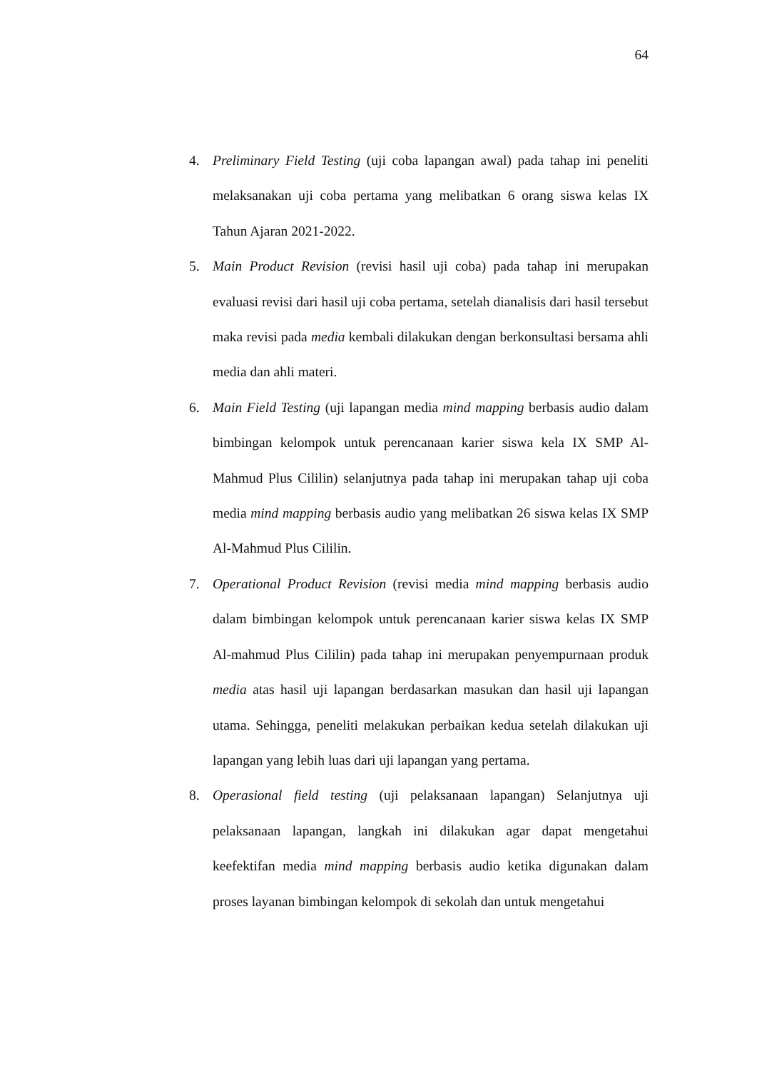64
4. Preliminary Field Testing (uji coba lapangan awal) pada tahap ini peneliti melaksanakan uji coba pertama yang melibatkan 6 orang siswa kelas IX Tahun Ajaran 2021-2022.
5. Main Product Revision (revisi hasil uji coba) pada tahap ini merupakan evaluasi revisi dari hasil uji coba pertama, setelah dianalisis dari hasil tersebut maka revisi pada media kembali dilakukan dengan berkonsultasi bersama ahli media dan ahli materi.
6. Main Field Testing (uji lapangan media mind mapping berbasis audio dalam bimbingan kelompok untuk perencanaan karier siswa kela IX SMP Al-Mahmud Plus Cililin) selanjutnya pada tahap ini merupakan tahap uji coba media mind mapping berbasis audio yang melibatkan 26 siswa kelas IX SMP Al-Mahmud Plus Cililin.
7. Operational Product Revision (revisi media mind mapping berbasis audio dalam bimbingan kelompok untuk perencanaan karier siswa kelas IX SMP Al-mahmud Plus Cililin) pada tahap ini merupakan penyempurnaan produk media atas hasil uji lapangan berdasarkan masukan dan hasil uji lapangan utama. Sehingga, peneliti melakukan perbaikan kedua setelah dilakukan uji lapangan yang lebih luas dari uji lapangan yang pertama.
8. Operasional field testing (uji pelaksanaan lapangan) Selanjutnya uji pelaksanaan lapangan, langkah ini dilakukan agar dapat mengetahui keefektifan media mind mapping berbasis audio ketika digunakan dalam proses layanan bimbingan kelompok di sekolah dan untuk mengetahui